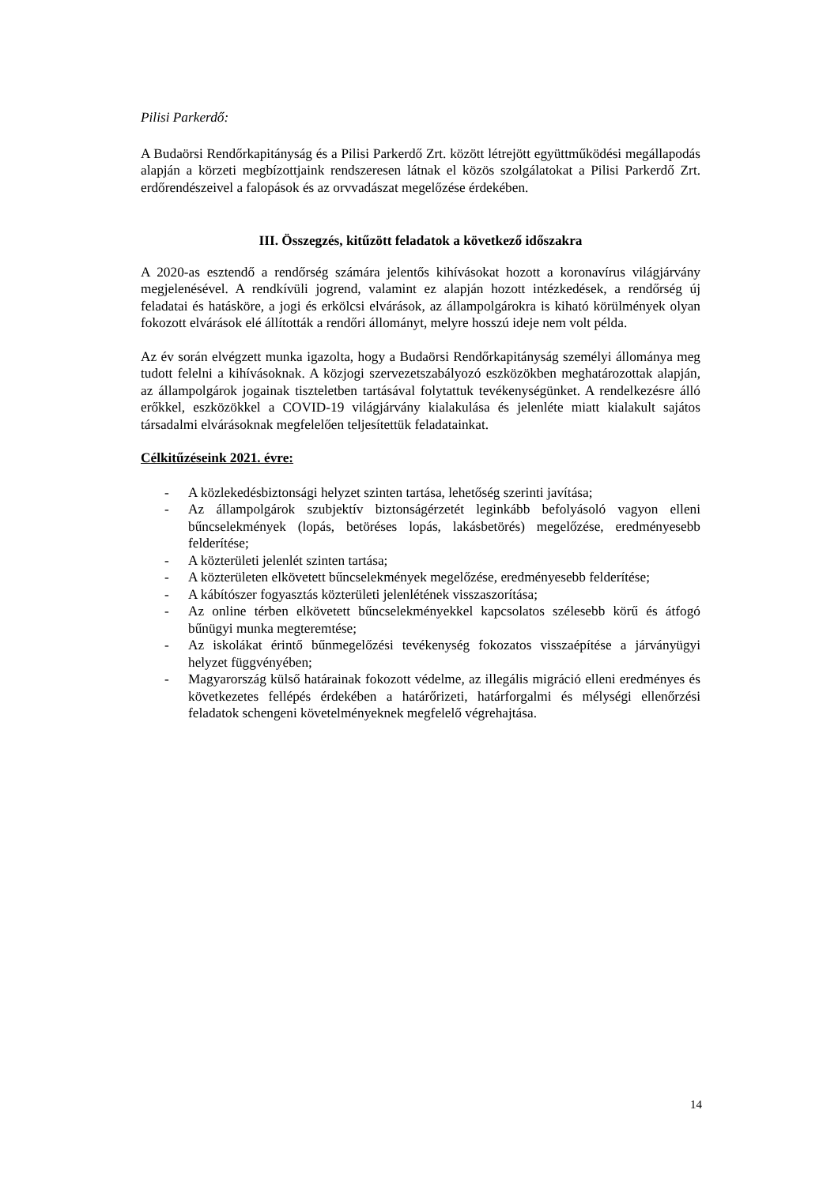Pilisi Parkerdő:
A Budaörsi Rendőrkapitányság és a Pilisi Parkerdő Zrt. között létrejött együttműködési megállapodás alapján a körzeti megbízottjaink rendszeresen látnak el közös szolgálatokat a Pilisi Parkerdő Zrt. erdőrendészeivel a falopások és az orvvadászat megelőzése érdekében.
III. Összegzés, kitűzött feladatok a következő időszakra
A 2020-as esztendő a rendőrség számára jelentős kihívásokat hozott a koronavírus világjárvány megjelenésével. A rendkívüli jogrend, valamint ez alapján hozott intézkedések, a rendőrség új feladatai és hatásköre, a jogi és erkölcsi elvárások, az állampolgárokra is kiható körülmények olyan fokozott elvárások elé állították a rendőri állományt, melyre hosszú ideje nem volt példa.
Az év során elvégzett munka igazolta, hogy a Budaörsi Rendőrkapitányság személyi állománya meg tudott felelni a kihívásoknak. A közjogi szervezetszabályozó eszközökben meghatározottak alapján, az állampolgárok jogainak tiszteletben tartásával folytattuk tevékenységünket. A rendelkezésre álló erőkkel, eszközökkel a COVID-19 világjárvány kialakulása és jelenléte miatt kialakult sajátos társadalmi elvárásoknak megfelelően teljesítettük feladatainkat.
Célkitűzéseink 2021. évre:
- A közlekedésbiztonsági helyzet szinten tartása, lehetőség szerinti javítása;
- Az állampolgárok szubjektív biztonságérzetét leginkább befolyásoló vagyon elleni bűncselekmények (lopás, betöréses lopás, lakásbetörés) megelőzése, eredményesebb felderítése;
- A közterületi jelenlét szinten tartása;
- A közterületen elkövetett bűncselekmények megelőzése, eredményesebb felderítése;
- A kábítószer fogyasztás közterületi jelenlétének visszaszorítása;
- Az online térben elkövetett bűncselekményekkel kapcsolatos szélesebb körű és átfogó bűnügyi munka megteremtése;
- Az iskolákat érintő bűnmegelőzési tevékenység fokozatos visszaépítése a járványügyi helyzet függvényében;
- Magyarország külső határainak fokozott védelme, az illegális migráció elleni eredményes és következetes fellépés érdekében a határőrizeti, határforgalmi és mélységi ellenőrzési feladatok schengeni követelményeknek megfelelő végrehajtása.
14